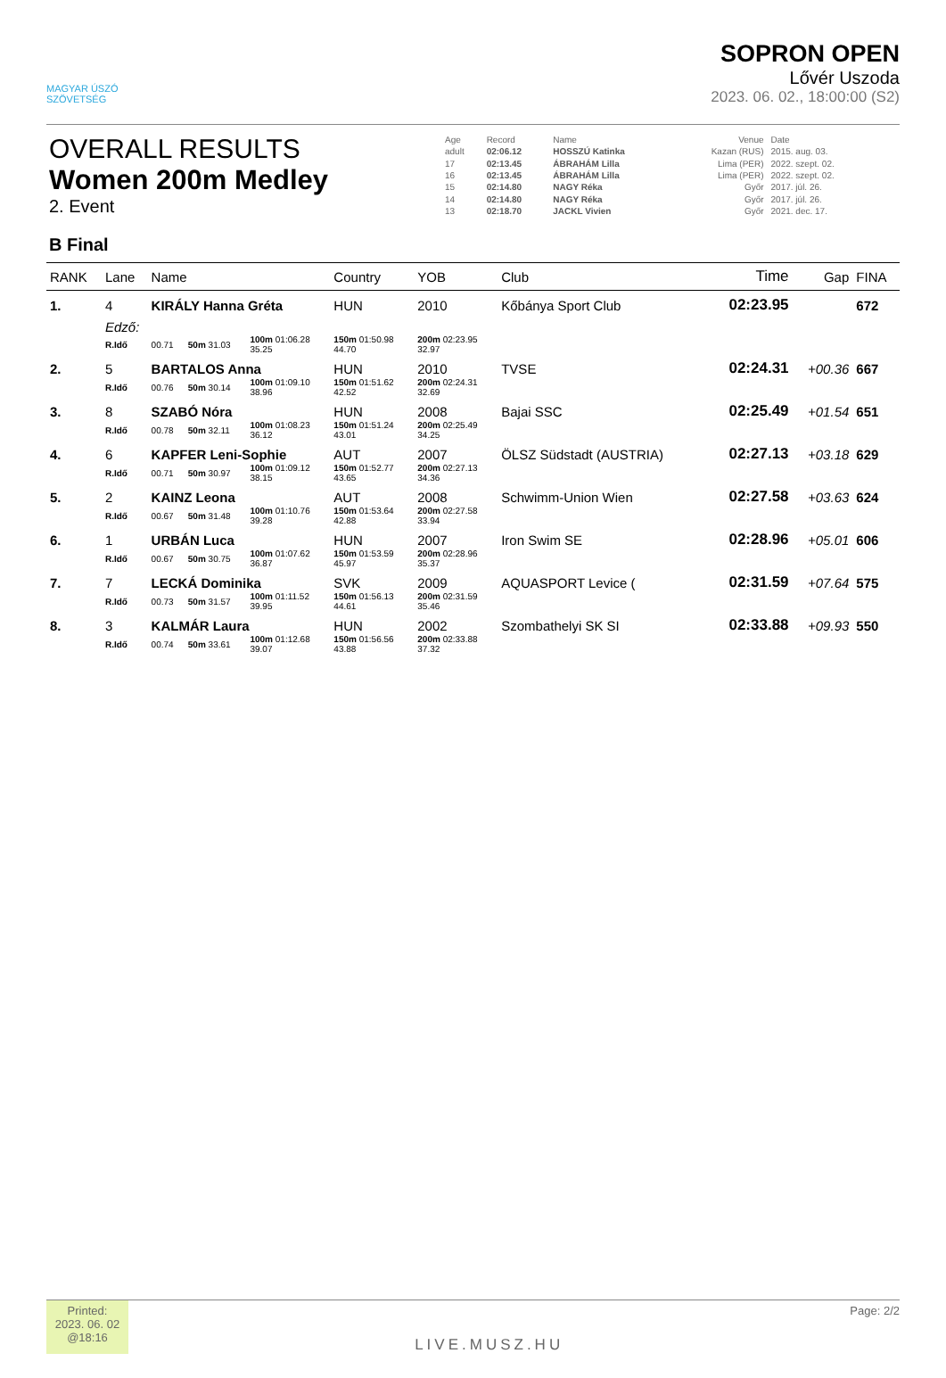MAGYAR ÚSZÓ
SZÖVETSÉG
SOPRON OPEN
Lővér Uszoda
2023. 06. 02., 18:00:00 (S2)
OVERALL RESULTS
Women 200m Medley
2. Event
| Age | Record | Name | Venue | Date |
| adult | 02:06.12 | HOSSZÚ Katinka | Kazan (RUS) | 2015. aug. 03. |
| 17 | 02:13.45 | ÁBRAHÁM Lilla | Lima (PER) | 2022. szept. 02. |
| 16 | 02:13.45 | ÁBRAHÁM Lilla | Lima (PER) | 2022. szept. 02. |
| 15 | 02:14.80 | NAGY Réka | Győr | 2017. júl. 26. |
| 14 | 02:14.80 | NAGY Réka | Győr | 2017. júl. 26. |
| 13 | 02:18.70 | JACKL Vivien | Győr | 2021. dec. 17. |
B Final
| RANK | Lane | Name | | | Country | YOB | Club | | Time | Gap | FINA |
| --- | --- | --- | --- | --- | --- | --- | --- | --- | --- | --- | --- |
| 1. | 4 | KIRÁLY Hanna Gréta | | | HUN | 2010 | Kőbánya Sport Club | | 02:23.95 | | 672 |
| | Edző: | | | | | | | | | | |
| | R.Idő | 00.71 | 50m 31.03 | 100m 01:06.28 35.25 | 150m 01:50.98 44.70 | 200m 02:23.95 32.97 | | | | | |
| 2. | 5 | BARTALOS Anna | | | HUN | 2010 | TVSE | | 02:24.31 | +00.36 | 667 |
| | R.Idő | 00.76 | 50m 30.14 | 100m 01:09.10 38.96 | 150m 01:51.62 42.52 | 200m 02:24.31 32.69 | | | | | |
| 3. | 8 | SZABÓ Nóra | | | HUN | 2008 | Bajai SSC | | 02:25.49 | +01.54 | 651 |
| | R.Idő | 00.78 | 50m 32.11 | 100m 01:08.23 36.12 | 150m 01:51.24 43.01 | 200m 02:25.49 34.25 | | | | | |
| 4. | 6 | KAPFER Leni-Sophie | | | AUT | 2007 | ÖLSZ Südstadt (AUSTRIA) | | 02:27.13 | +03.18 | 629 |
| | R.Idő | 00.71 | 50m 30.97 | 100m 01:09.12 38.15 | 150m 01:52.77 43.65 | 200m 02:27.13 34.36 | | | | | |
| 5. | 2 | KAINZ Leona | | | AUT | 2008 | Schwimm-Union Wien | | 02:27.58 | +03.63 | 624 |
| | R.Idő | 00.67 | 50m 31.48 | 100m 01:10.76 39.28 | 150m 01:53.64 42.88 | 200m 02:27.58 33.94 | | | | | |
| 6. | 1 | URBÁN Luca | | | HUN | 2007 | Iron Swim SE | | 02:28.96 | +05.01 | 606 |
| | R.Idő | 00.67 | 50m 30.75 | 100m 01:07.62 36.87 | 150m 01:53.59 45.97 | 200m 02:28.96 35.37 | | | | | |
| 7. | 7 | LECKÁ Dominika | | | SVK | 2009 | AQUASPORT Levice ( | | 02:31.59 | +07.64 | 575 |
| | R.Idő | 00.73 | 50m 31.57 | 100m 01:11.52 39.95 | 150m 01:56.13 44.61 | 200m 02:31.59 35.46 | | | | | |
| 8. | 3 | KALMÁR Laura | | | HUN | 2002 | Szombathelyi SK SI | | 02:33.88 | +09.93 | 550 |
| | R.Idő | 00.74 | 50m 33.61 | 100m 01:12.68 39.07 | 150m 01:56.56 43.88 | 200m 02:33.88 37.32 | | | | | |
Printed:
2023. 06. 02
@18:16
LIVE.MUSZ.HU
Page: 2/2